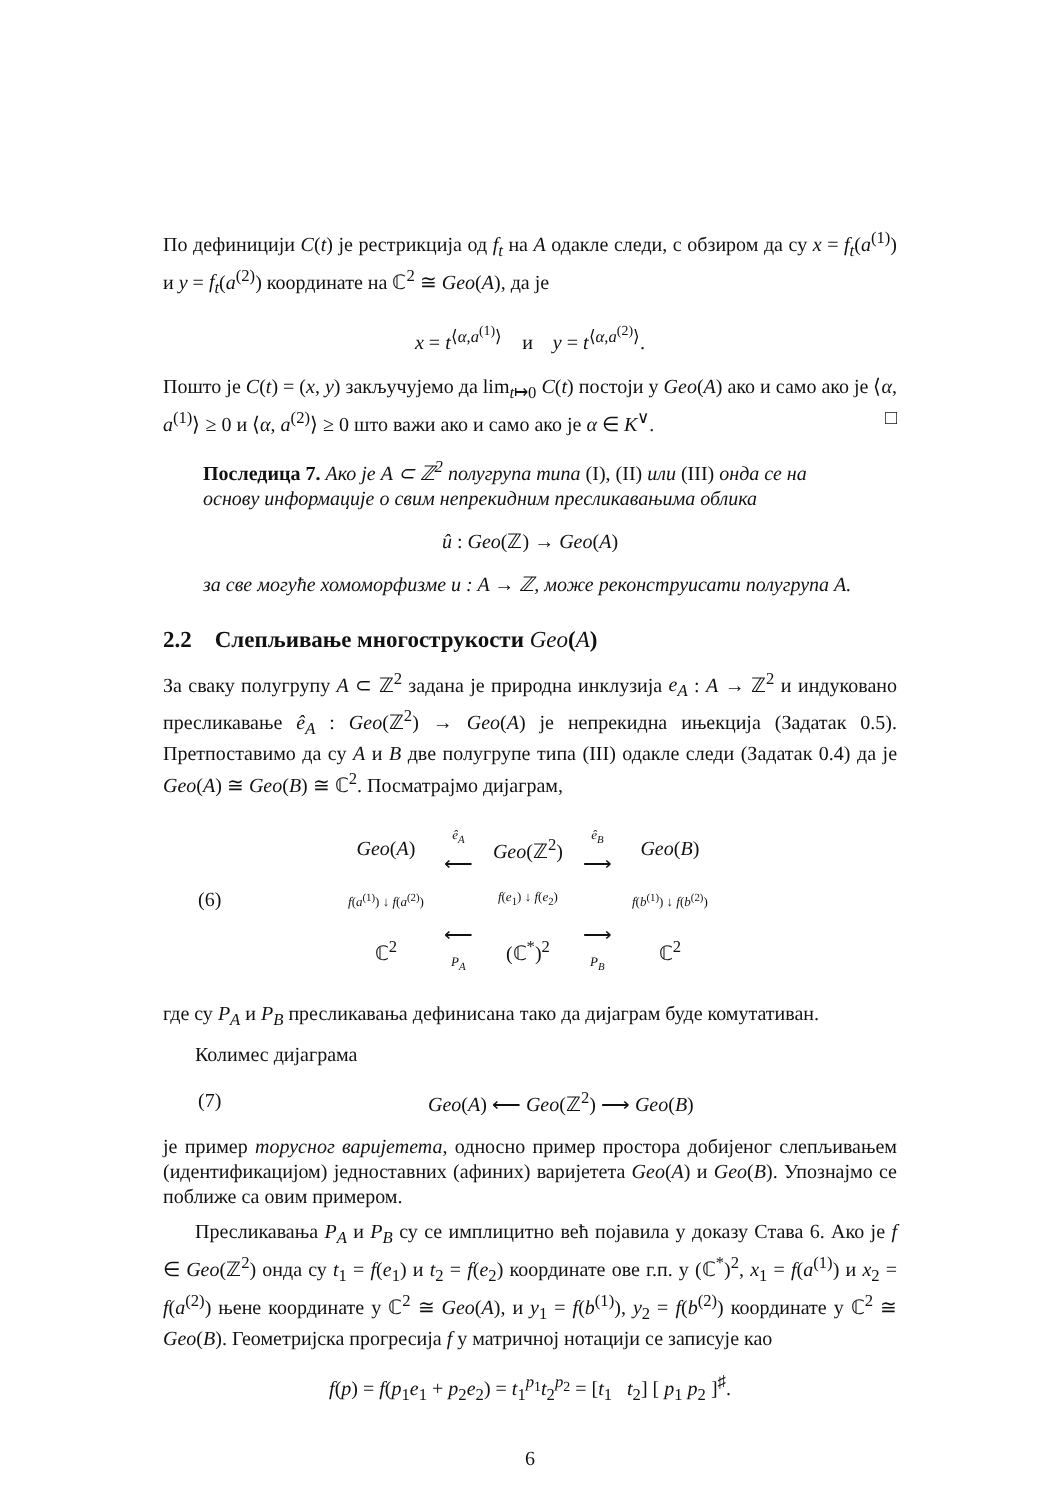По дефиницији C(t) је рестрикција од f<sub>t</sub> на A одакле следи, с обзиром да су x = f<sub>t</sub>(a<sup>(1)</sup>) и y = f<sub>t</sub>(a<sup>(2)</sup>) координате на ℂ<sup>2</sup> ≅ Geo(A), да је
x = t<sup>⟨α,a<sup>(1)</sup>⟩</sup> и y = t<sup>⟨α,a<sup>(2)</sup>⟩</sup>.
Пошто је C(t) = (x, y) закључујемо да lim<sub>t↦0</sub> C(t) постоји у Geo(A) ако и само ако је ⟨α, a<sup>(1)</sup>⟩ ≥ 0 и ⟨α, a<sup>(2)</sup>⟩ ≥ 0 што важи ако и само ако је α ∈ K<sup>∨</sup>. □
Последица 7. Ако је A ⊂ ℤ<sup>2</sup> полугрупа типа (I), (II) или (III) онда се на основу информације о свим непрекидним пресликавањима облика
û : Geo(ℤ) → Geo(A)
за све могуће хомоморфизме u : A → ℤ, може реконструисати полугрупа A.
2.2 Слепљивање многострукости Geo(A)
За сваку полугрупу A ⊂ ℤ<sup>2</sup> задана је природна инклузија e<sub>A</sub> : A → ℤ<sup>2</sup> и индуковано пресликавање ê<sub>A</sub> : Geo(ℤ<sup>2</sup>) → Geo(A) је непрекидна ињекција (Задатак 0.5). Претпоставимо да су A и B две полугрупе типа (III) одакле следи (Задатак 0.4) да је Geo(A) ≅ Geo(B) ≅ ℂ<sup>2</sup>. Посматрајмо дијаграм,
(6)
| Geo ( A ) | ê<sub>A</sub> ⟵ | Geo (ℤ<sup>2</sup>) | ê<sub>B</sub> ⟶ | Geo ( B ) |
| f ( a<sup>(1)</sup>) ↓ f ( a<sup>(2)</sup>) | | f ( e<sub>1</sub>) ↓ f ( e<sub>2</sub>) | | f ( b<sup>(1)</sup>) ↓ f ( b<sup>(2)</sup>) |
| ℂ<sup>2</sup> | ⟵ P<sub>A</sub> | (ℂ<sup>*</sup>)<sup>2</sup> | ⟶ P<sub>B</sub> | ℂ<sup>2</sup> |
где су P<sub>A</sub> и P<sub>B</sub> пресликавања дефинисана тако да дијаграм буде комутативан.
Колимес дијаграма
(7) Geo(A) ⟵ Geo(ℤ<sup>2</sup>) ⟶ Geo(B)
је пример торусног варијетета, односно пример простора добијеног слепљивањем (идентификацијом) једноставних (афиних) варијетета Geo(A) и Geo(B). Упознајмо се поближе са овим примером.
Пресликавања P<sub>A</sub> и P<sub>B</sub> су се имплицитно већ појавила у доказу Става 6. Ако је f ∈ Geo(ℤ<sup>2</sup>) онда су t<sub>1</sub> = f(e<sub>1</sub>) и t<sub>2</sub> = f(e<sub>2</sub>) координате ове г.п. у (ℂ<sup>*</sup>)<sup>2</sup>, x<sub>1</sub> = f(a<sup>(1)</sup>) и x<sub>2</sub> = f(a<sup>(2)</sup>) њене координате у ℂ<sup>2</sup> ≅ Geo(A), и y<sub>1</sub> = f(b<sup>(1)</sup>), y<sub>2</sub> = f(b<sup>(2)</sup>) координате у ℂ<sup>2</sup> ≅ Geo(B). Геометријска прогресија f у матричној нотацији се записује као
f(p) = f(p<sub>1</sub>e<sub>1</sub> + p<sub>2</sub>e<sub>2</sub>) = t<sub>1</sub><sup>p<sub>1</sub></sup>t<sub>2</sub><sup>p<sub>2</sub></sup> = [t<sub>1</sub> t<sub>2</sub>] [ p<sub>1</sub> p<sub>2</sub> ]<sup>♯</sup>.
6